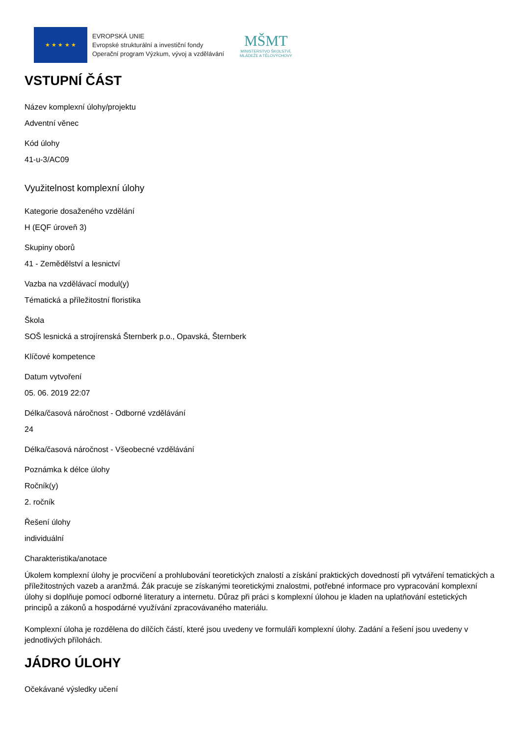★ ★ ★ ★ ★
EVROPSKÁ UNIE
Evropské strukturální a investiční fondy
Operační program Výzkum, vývoj a vzdělávání
MŠMT
MINISTERSTVO ŠKOLSTVÍ,
MLÁDEŽE A TĚLOVÝCHOVY
VSTUPNÍ ČÁST
Název komplexní úlohy/projektu
Adventní věnec
Kód úlohy
41-u-3/AC09
Využitelnost komplexní úlohy
Kategorie dosaženého vzdělání
H (EQF úroveň 3)
Skupiny oborů
41 - Zemědělství a lesnictví
Vazba na vzdělávací modul(y)
Tématická a příležitostní floristika
Škola
SOŠ lesnická a strojírenská Šternberk p.o., Opavská, Šternberk
Klíčové kompetence
Datum vytvoření
05. 06. 2019 22:07
Délka/časová náročnost - Odborné vzdělávání
24
Délka/časová náročnost - Všeobecné vzdělávání
Poznámka k délce úlohy
Ročník(y)
2. ročník
Řešení úlohy
individuální
Charakteristika/anotace
Úkolem komplexní úlohy je procvičení a prohlubování teoretických znalostí a získání praktických dovedností při vytváření tematických a příležitostných vazeb a aranžmá. Žák pracuje se získanými teoretickými znalostmi, potřebné informace pro vypracování komplexní úlohy si doplňuje pomocí odborné literatury a internetu. Důraz při práci s komplexní úlohou je kladen na uplatňování estetických principů a zákonů a hospodárné využívání zpracovávaného materiálu.
Komplexní úloha je rozdělena do dílčích částí, které jsou uvedeny ve formuláři komplexní úlohy. Zadání a řešení jsou uvedeny v jednotlivých přílohách.
JÁDRO ÚLOHY
Očekávané výsledky učení